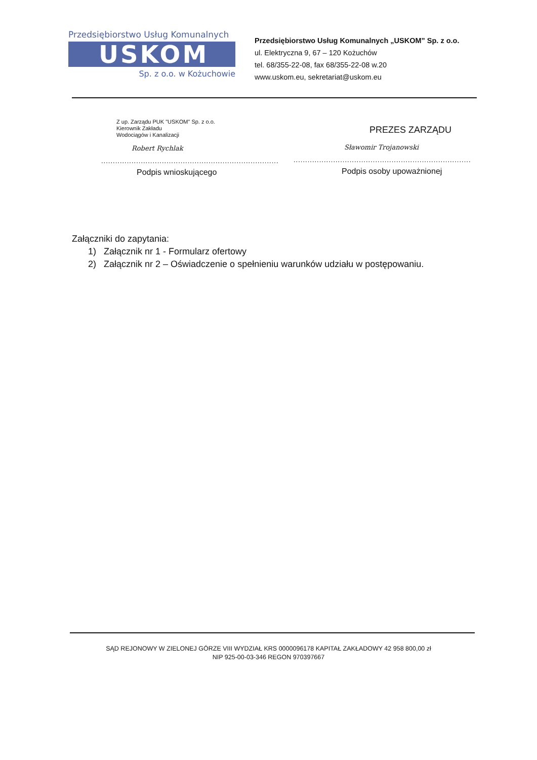Przedsiębiorstwo Usług Komunalnych
USKOM
Sp. z o.o. w Kożuchowie
Przedsiębiorstwo Usług Komunalnych „USKOM” Sp. z o.o.
ul. Elektryczna 9, 67 – 120 Kożuchów
tel. 68/355-22-08, fax 68/355-22-08 w.20
www.uskom.eu, sekretariat@uskom.eu
Z up. Zarządu PUK "USKOM" Sp. z o.o.
Kierownik Zakładu
Wodociągów i Kanalizacji
Robert Rychlak
............................................................................
Podpis wnioskującego
PREZES ZARZĄDU
Sławomir Trojanowski
............................................................................
Podpis osoby upoważnionej
Załączniki do zapytania:
1) Załącznik nr 1 - Formularz ofertowy
2) Załącznik nr 2 – Oświadczenie o spełnieniu warunków udziału w postępowaniu.
SĄD REJONOWY W ZIELONEJ GÓRZE VIII WYDZIAŁ KRS 0000096178 KAPITAŁ ZAKŁADOWY 42 958 800,00 zł
NIP 925-00-03-346 REGON 970397667